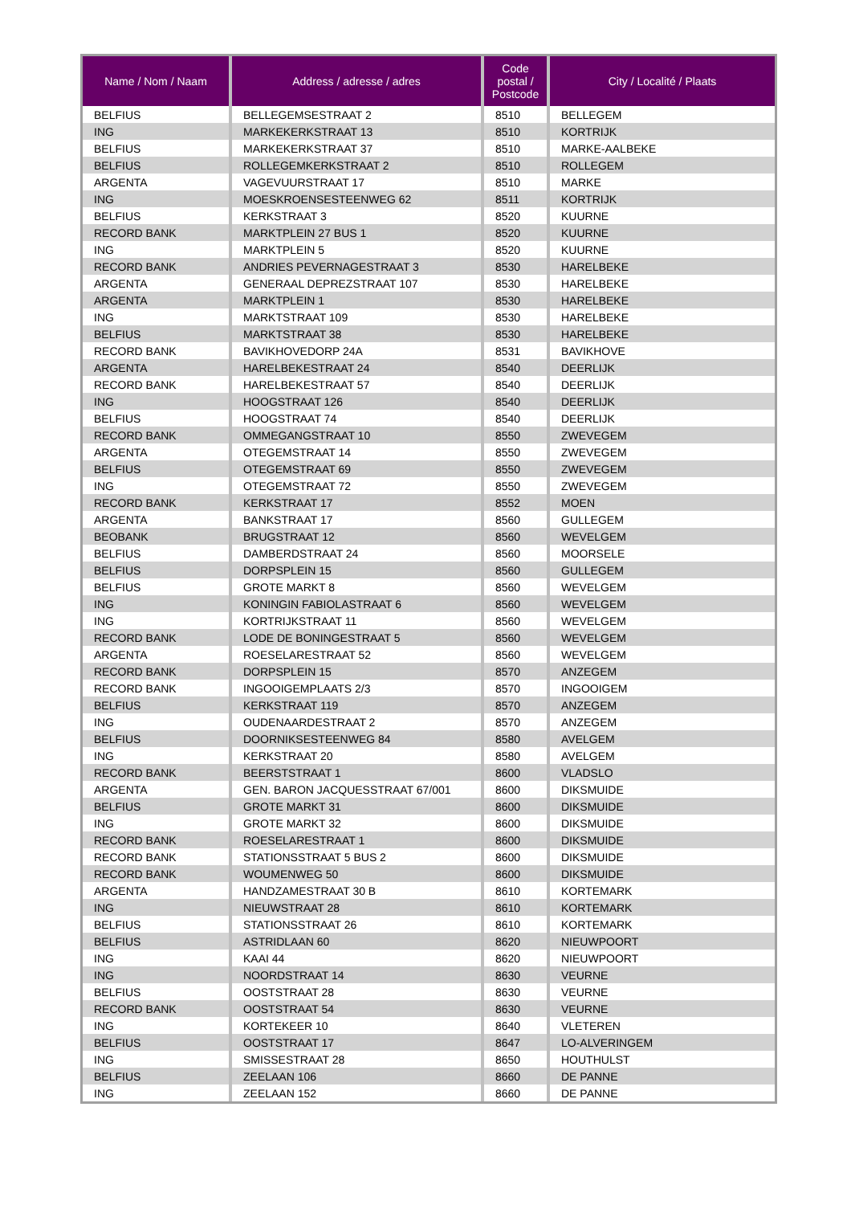| Name / Nom / Naam | Address / adresse / adres | Code postal / Postcode | City / Localité / Plaats |
| --- | --- | --- | --- |
| BELFIUS | BELLEGEMSESTRAAT 2 | 8510 | BELLEGEM |
| ING | MARKEKERKSTRAAT 13 | 8510 | KORTRIJK |
| BELFIUS | MARKEKERKSTRAAT 37 | 8510 | MARKE-AALBEKE |
| BELFIUS | ROLLEGEMKERKSTRAAT 2 | 8510 | ROLLEGEM |
| ARGENTA | VAGEVUURSTRAAT 17 | 8510 | MARKE |
| ING | MOESKROENSESTEENWEG 62 | 8511 | KORTRIJK |
| BELFIUS | KERKSTRAAT 3 | 8520 | KUURNE |
| RECORD BANK | MARKTPLEIN 27 BUS 1 | 8520 | KUURNE |
| ING | MARKTPLEIN 5 | 8520 | KUURNE |
| RECORD BANK | ANDRIES PEVERNAGESTRAAT 3 | 8530 | HARELBEKE |
| ARGENTA | GENERAAL DEPREZSTRAAT 107 | 8530 | HARELBEKE |
| ARGENTA | MARKTPLEIN 1 | 8530 | HARELBEKE |
| ING | MARKTSTRAAT 109 | 8530 | HARELBEKE |
| BELFIUS | MARKTSTRAAT 38 | 8530 | HARELBEKE |
| RECORD BANK | BAVIKHOVEDORP 24A | 8531 | BAVIKHOVE |
| ARGENTA | HARELBEKESTRAAT 24 | 8540 | DEERLIJK |
| RECORD BANK | HARELBEKESTRAAT 57 | 8540 | DEERLIJK |
| ING | HOOGSTRAAT 126 | 8540 | DEERLIJK |
| BELFIUS | HOOGSTRAAT 74 | 8540 | DEERLIJK |
| RECORD BANK | OMMEGANGSTRAAT 10 | 8550 | ZWEVEGEM |
| ARGENTA | OTEGEMSTRAAT 14 | 8550 | ZWEVEGEM |
| BELFIUS | OTEGEMSTRAAT 69 | 8550 | ZWEVEGEM |
| ING | OTEGEMSTRAAT 72 | 8550 | ZWEVEGEM |
| RECORD BANK | KERKSTRAAT 17 | 8552 | MOEN |
| ARGENTA | BANKSTRAAT 17 | 8560 | GULLEGEM |
| BEOBANK | BRUGSTRAAT 12 | 8560 | WEVELGEM |
| BELFIUS | DAMBERDSTRAAT 24 | 8560 | MOORSELE |
| BELFIUS | DORPSPLEIN 15 | 8560 | GULLEGEM |
| BELFIUS | GROTE MARKT 8 | 8560 | WEVELGEM |
| ING | KONINGIN FABIOLASTRAAT 6 | 8560 | WEVELGEM |
| ING | KORTRIJKSTRAAT 11 | 8560 | WEVELGEM |
| RECORD BANK | LODE DE BONINGESTRAAT 5 | 8560 | WEVELGEM |
| ARGENTA | ROESELARESTRAAT 52 | 8560 | WEVELGEM |
| RECORD BANK | DORPSPLEIN 15 | 8570 | ANZEGEM |
| RECORD BANK | INGOOIGEMPLAATS 2/3 | 8570 | INGOOIGEM |
| BELFIUS | KERKSTRAAT 119 | 8570 | ANZEGEM |
| ING | OUDENAARDESTRAAT 2 | 8570 | ANZEGEM |
| BELFIUS | DOORNIKSESTEENWEG 84 | 8580 | AVELGEM |
| ING | KERKSTRAAT 20 | 8580 | AVELGEM |
| RECORD BANK | BEERSTSTRAAT 1 | 8600 | VLADSLO |
| ARGENTA | GEN. BARON JACQUESSTRAAT 67/001 | 8600 | DIKSMUIDE |
| BELFIUS | GROTE MARKT 31 | 8600 | DIKSMUIDE |
| ING | GROTE MARKT 32 | 8600 | DIKSMUIDE |
| RECORD BANK | ROESELARESTRAAT 1 | 8600 | DIKSMUIDE |
| RECORD BANK | STATIONSSTRAAT 5 BUS 2 | 8600 | DIKSMUIDE |
| RECORD BANK | WOUMENWEG 50 | 8600 | DIKSMUIDE |
| ARGENTA | HANDZAMESTRAAT 30 B | 8610 | KORTEMARK |
| ING | NIEUWSTRAAT 28 | 8610 | KORTEMARK |
| BELFIUS | STATIONSSTRAAT 26 | 8610 | KORTEMARK |
| BELFIUS | ASTRIDLAAN 60 | 8620 | NIEUWPOORT |
| ING | KAAI 44 | 8620 | NIEUWPOORT |
| ING | NOORDSTRAAT 14 | 8630 | VEURNE |
| BELFIUS | OOSTSTRAAT 28 | 8630 | VEURNE |
| RECORD BANK | OOSTSTRAAT 54 | 8630 | VEURNE |
| ING | KORTEKEER 10 | 8640 | VLETEREN |
| BELFIUS | OOSTSTRAAT 17 | 8647 | LO-ALVERINGEM |
| ING | SMISSESTRAAT 28 | 8650 | HOUTHULST |
| BELFIUS | ZEELAAN 106 | 8660 | DE PANNE |
| ING | ZEELAAN 152 | 8660 | DE PANNE |